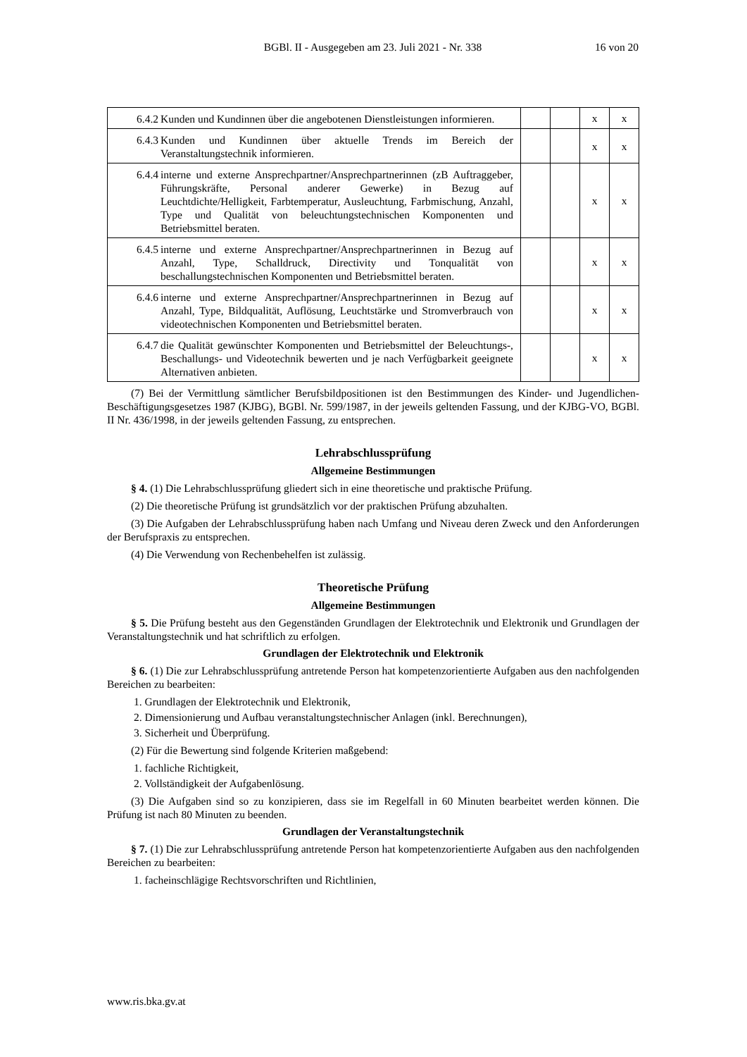BGBl. II - Ausgegeben am 23. Juli 2021 - Nr. 338
16 von 20
| 6.4.2 Kunden und Kundinnen über die angebotenen Dienstleistungen informieren. | | | x | x |
| 6.4.3 Kunden und Kundinnen über aktuelle Trends im Bereich der Veranstaltungstechnik informieren. | | | x | x |
| 6.4.4 interne und externe Ansprechpartner/Ansprechpartnerinnen (zB Auftraggeber, Führungskräfte, Personal anderer Gewerke) in Bezug auf Leuchtdichte/Helligkeit, Farbtemperatur, Ausleuchtung, Farbmischung, Anzahl, Type und Qualität von beleuchtungstechnischen Komponenten und Betriebsmittel beraten. | | | x | x |
| 6.4.5 interne und externe Ansprechpartner/Ansprechpartnerinnen in Bezug auf Anzahl, Type, Schalldruck, Directivity und Tonqualität von beschallungstechnischen Komponenten und Betriebsmittel beraten. | | | x | x |
| 6.4.6 interne und externe Ansprechpartner/Ansprechpartnerinnen in Bezug auf Anzahl, Type, Bildqualität, Auflösung, Leuchtstärke und Stromverbrauch von videotechnischen Komponenten und Betriebsmittel beraten. | | | x | x |
| 6.4.7 die Qualität gewünschter Komponenten und Betriebsmittel der Beleuchtungs-, Beschallungs- und Videotechnik bewerten und je nach Verfügbarkeit geeignete Alternativen anbieten. | | | x | x |
(7) Bei der Vermittlung sämtlicher Berufsbildpositionen ist den Bestimmungen des Kinder- und Jugendlichen-Beschäftigungsgesetzes 1987 (KJBG), BGBl. Nr. 599/1987, in der jeweils geltenden Fassung, und der KJBG-VO, BGBl. II Nr. 436/1998, in der jeweils geltenden Fassung, zu entsprechen.
Lehrabschlussprüfung
Allgemeine Bestimmungen
§ 4. (1) Die Lehrabschlussprüfung gliedert sich in eine theoretische und praktische Prüfung.
(2) Die theoretische Prüfung ist grundsätzlich vor der praktischen Prüfung abzuhalten.
(3) Die Aufgaben der Lehrabschlussprüfung haben nach Umfang und Niveau deren Zweck und den Anforderungen der Berufspraxis zu entsprechen.
(4) Die Verwendung von Rechenbehelfen ist zulässig.
Theoretische Prüfung
Allgemeine Bestimmungen
§ 5. Die Prüfung besteht aus den Gegenständen Grundlagen der Elektrotechnik und Elektronik und Grundlagen der Veranstaltungstechnik und hat schriftlich zu erfolgen.
Grundlagen der Elektrotechnik und Elektronik
§ 6. (1) Die zur Lehrabschlussprüfung antretende Person hat kompetenzorientierte Aufgaben aus den nachfolgenden Bereichen zu bearbeiten:
1. Grundlagen der Elektrotechnik und Elektronik,
2. Dimensionierung und Aufbau veranstaltungstechnischer Anlagen (inkl. Berechnungen),
3. Sicherheit und Überprüfung.
(2) Für die Bewertung sind folgende Kriterien maßgebend:
1. fachliche Richtigkeit,
2. Vollständigkeit der Aufgabenlösung.
(3) Die Aufgaben sind so zu konzipieren, dass sie im Regelfall in 60 Minuten bearbeitet werden können. Die Prüfung ist nach 80 Minuten zu beenden.
Grundlagen der Veranstaltungstechnik
§ 7. (1) Die zur Lehrabschlussprüfung antretende Person hat kompetenzorientierte Aufgaben aus den nachfolgenden Bereichen zu bearbeiten:
1. facheinschlägige Rechtsvorschriften und Richtlinien,
www.ris.bka.gv.at